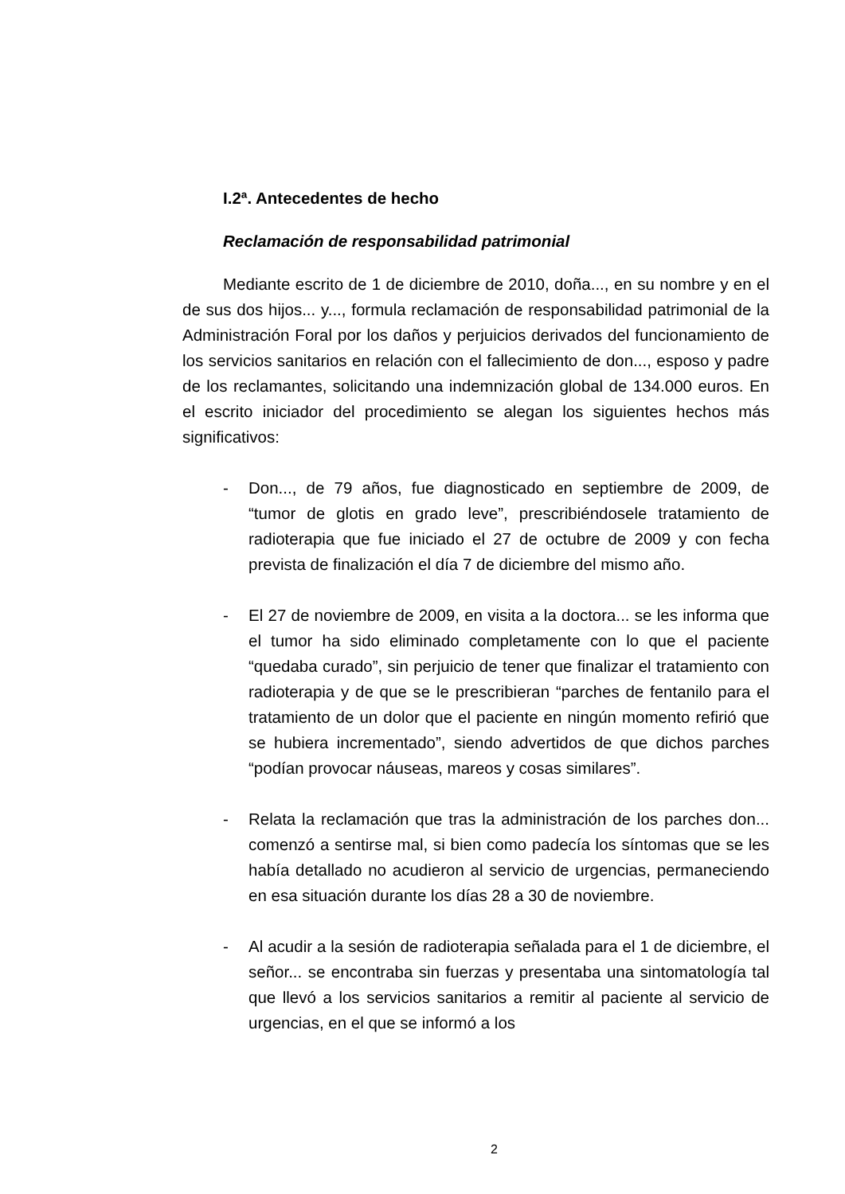I.2ª. Antecedentes de hecho
Reclamación de responsabilidad patrimonial
Mediante escrito de 1 de diciembre de 2010, doña..., en su nombre y en el de sus dos hijos... y..., formula reclamación de responsabilidad patrimonial de la Administración Foral por los daños y perjuicios derivados del funcionamiento de los servicios sanitarios en relación con el fallecimiento de don..., esposo y padre de los reclamantes, solicitando una indemnización global de 134.000 euros. En el escrito iniciador del procedimiento se alegan los siguientes hechos más significativos:
- Don..., de 79 años, fue diagnosticado en septiembre de 2009, de “tumor de glotis en grado leve”, prescribiéndosele tratamiento de radioterapia que fue iniciado el 27 de octubre de 2009 y con fecha prevista de finalización el día 7 de diciembre del mismo año.
- El 27 de noviembre de 2009, en visita a la doctora... se les informa que el tumor ha sido eliminado completamente con lo que el paciente “quedaba curado”, sin perjuicio de tener que finalizar el tratamiento con radioterapia y de que se le prescribieran “parches de fentanilo para el tratamiento de un dolor que el paciente en ningún momento refirió que se hubiera incrementado”, siendo advertidos de que dichos parches “podían provocar náuseas, mareos y cosas similares”.
- Relata la reclamación que tras la administración de los parches don... comenzó a sentirse mal, si bien como padecía los síntomas que se les había detallado no acudieron al servicio de urgencias, permaneciendo en esa situación durante los días 28 a 30 de noviembre.
- Al acudir a la sesión de radioterapia señalada para el 1 de diciembre, el señor... se encontraba sin fuerzas y presentaba una sintomatología tal que llevó a los servicios sanitarios a remitir al paciente al servicio de urgencias, en el que se informó a los
2